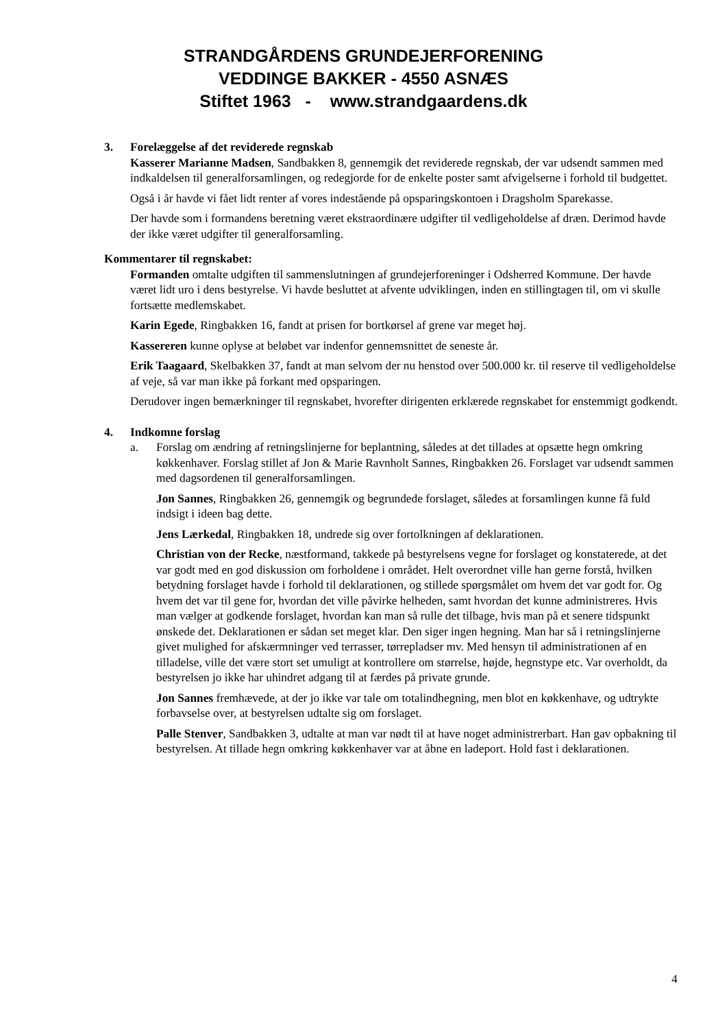STRANDGÅRDENS GRUNDEJERFORENING
VEDDINGE BAKKER - 4550 ASNÆS
Stiftet 1963 - www.strandgaardens.dk
3. Forelæggelse af det reviderede regnskab
Kasserer Marianne Madsen, Sandbakken 8, gennemgik det reviderede regnskab, der var udsendt sammen med indkaldelsen til generalforsamlingen, og redegjorde for de enkelte poster samt afvigelserne i forhold til budgettet.
Også i år havde vi fået lidt renter af vores indestående på opsparingskontoen i Dragsholm Sparekasse.
Der havde som i formandens beretning været ekstraordinære udgifter til vedligeholdelse af dræn. Derimod havde der ikke været udgifter til generalforsamling.
Kommentarer til regnskabet:
Formanden omtalte udgiften til sammenslutningen af grundejerforeninger i Odsherred Kommune. Der havde været lidt uro i dens bestyrelse. Vi havde besluttet at afvente udviklingen, inden en stillingtagen til, om vi skulle fortsætte medlemskabet.
Karin Egede, Ringbakken 16, fandt at prisen for bortkørsel af grene var meget høj.
Kassereren kunne oplyse at beløbet var indenfor gennemsnittet de seneste år.
Erik Taagaard, Skelbakken 37, fandt at man selvom der nu henstod over 500.000 kr. til reserve til vedligeholdelse af veje, så var man ikke på forkant med opsparingen.
Derudover ingen bemærkninger til regnskabet, hvorefter dirigenten erklærede regnskabet for enstemmigt godkendt.
4. Indkomne forslag
a. Forslag om ændring af retningslinjerne for beplantning, således at det tillades at opsætte hegn omkring køkkenhaver. Forslag stillet af Jon & Marie Ravnholt Sannes, Ringbakken 26. Forslaget var udsendt sammen med dagsordenen til generalforsamlingen.
Jon Sannes, Ringbakken 26, gennemgik og begrundede forslaget, således at forsamlingen kunne få fuld indsigt i ideen bag dette.
Jens Lærkedal, Ringbakken 18, undrede sig over fortolkningen af deklarationen.
Christian von der Recke, næstformand, takkede på bestyrelsens vegne for forslaget og konstaterede, at det var godt med en god diskussion om forholdene i området. Helt overordnet ville han gerne forstå, hvilken betydning forslaget havde i forhold til deklarationen, og stillede spørgsmålet om hvem det var godt for. Og hvem det var til gene for, hvordan det ville påvirke helheden, samt hvordan det kunne administreres. Hvis man vælger at godkende forslaget, hvordan kan man så rulle det tilbage, hvis man på et senere tidspunkt ønskede det. Deklarationen er sådan set meget klar. Den siger ingen hegning. Man har så i retningslinjerne givet mulighed for afskærmninger ved terrasser, tørrepladser mv. Med hensyn til administrationen af en tilladelse, ville det være stort set umuligt at kontrollere om størrelse, højde, hegnstype etc. Var overholdt, da bestyrelsen jo ikke har uhindret adgang til at færdes på private grunde.
Jon Sannes fremhævede, at der jo ikke var tale om totalindhegning, men blot en køkkenhave, og udtrykte forbavselse over, at bestyrelsen udtalte sig om forslaget.
Palle Stenver, Sandbakken 3, udtalte at man var nødt til at have noget administrerbart. Han gav opbakning til bestyrelsen. At tillade hegn omkring køkkenhaver var at åbne en ladeport. Hold fast i deklarationen.
4